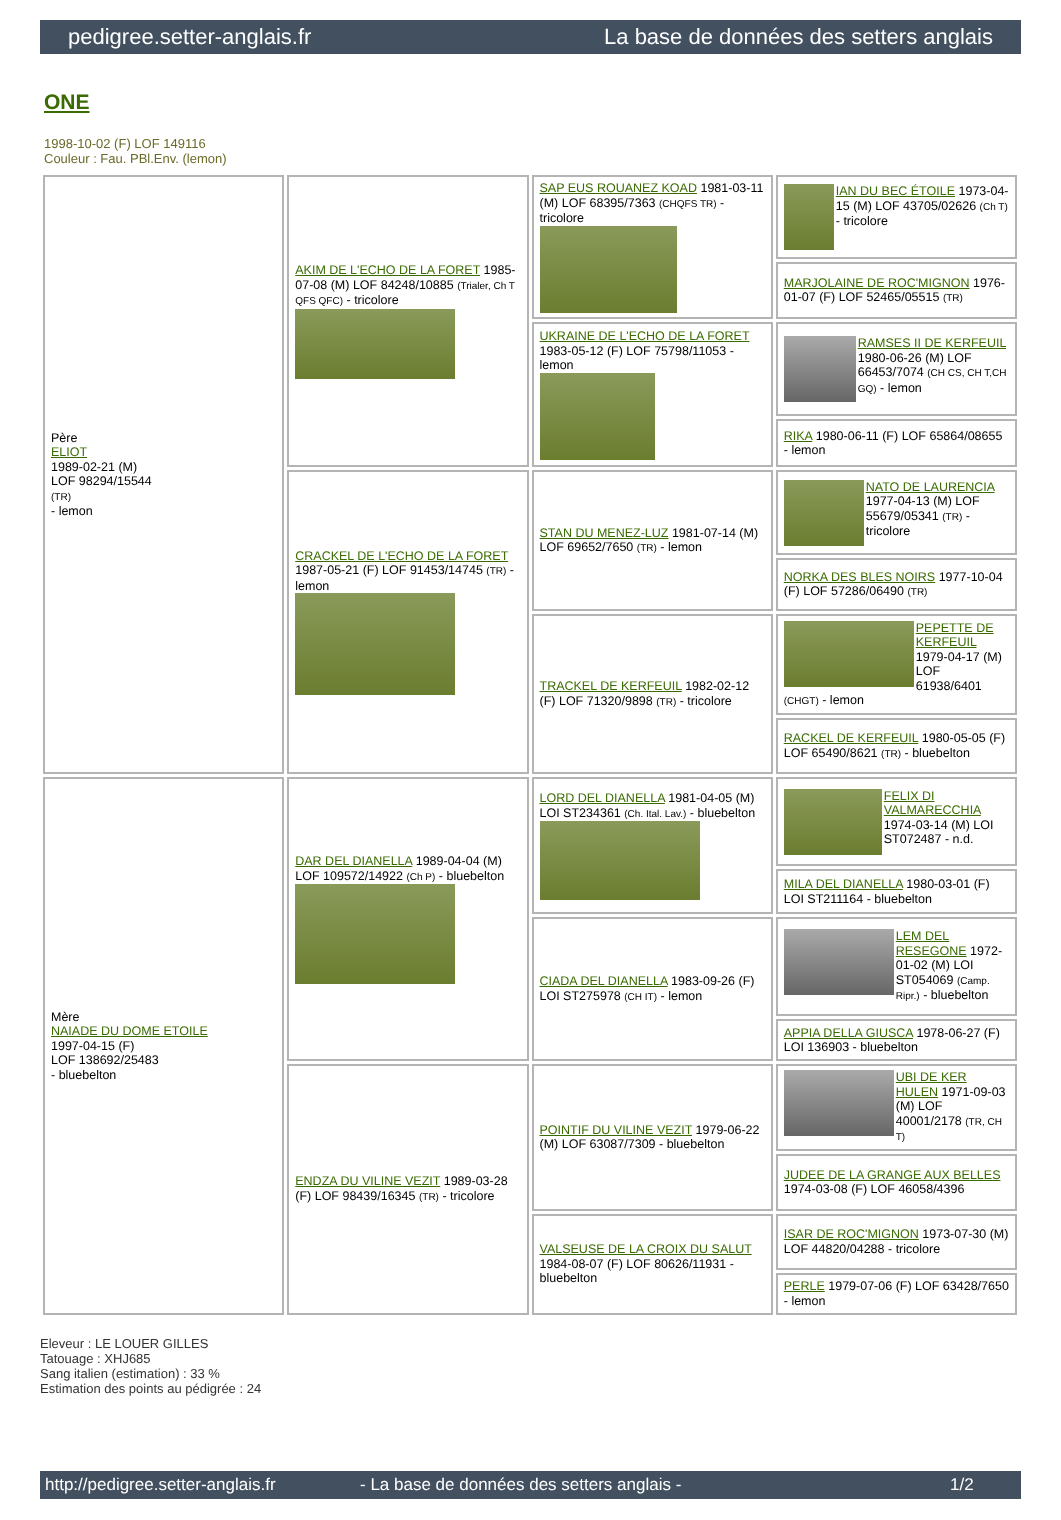pedigree.setter-anglais.fr La base de données des setters anglais
ONE
1998-10-02 (F) LOF 149116
Couleur : Fau. PBl.Env. (lemon)
| Père ELIOT 1989-02-21 (M) LOF 98294/15544 (TR) - lemon | AKIM DE L'ECHO DE LA FORET 1985-07-08 (M) LOF 84248/10885 (Trialer, Ch T QFS QFC) - tricolore | SAP EUS ROUANEZ KOAD 1981-03-11 (M) LOF 68395/7363 (CHQFS TR) - tricolore | IAN DU BEC ÉTOILE 1973-04-15 (M) LOF 43705/02626 (Ch T) - tricolore |
| | | | MARJOLAINE DE ROC'MIGNON 1976-01-07 (F) LOF 52465/05515 (TR) |
| | | UKRAINE DE L'ECHO DE LA FORET 1983-05-12 (F) LOF 75798/11053 - lemon | RAMSES II DE KERFEUIL 1980-06-26 (M) LOF 66453/7074 (CH CS, CH T,CH GQ) - lemon |
| | | | RIKA 1980-06-11 (F) LOF 65864/08655 - lemon |
| | CRACKEL DE L'ECHO DE LA FORET 1987-05-21 (F) LOF 91453/14745 (TR) - lemon | STAN DU MENEZ-LUZ 1981-07-14 (M) LOF 69652/7650 (TR) - lemon | NATO DE LAURENCIA 1977-04-13 (M) LOF 55679/05341 (TR) - tricolore |
| | | | NORKA DES BLES NOIRS 1977-10-04 (F) LOF 57286/06490 (TR) |
| | | TRACKEL DE KERFEUIL 1982-02-12 (F) LOF 71320/9898 (TR) - tricolore | PEPETTE DE KERFEUIL 1979-04-17 (M) LOF 61938/6401 (CHGT) - lemon |
| | | | RACKEL DE KERFEUIL 1980-05-05 (F) LOF 65490/8621 (TR) - bluebelton |
| Mère NAIADE DU DOME ETOILE 1997-04-15 (F) LOF 138692/25483 - bluebelton | DAR DEL DIANELLA 1989-04-04 (M) LOF 109572/14922 (Ch P) - bluebelton | LORD DEL DIANELLA 1981-04-05 (M) LOI ST234361 (Ch. Ital. Lav.) - bluebelton | FELIX DI VALMARECCHIA 1974-03-14 (M) LOI ST072487 - n.d. |
| | | | MILA DEL DIANELLA 1980-03-01 (F) LOI ST211164 - bluebelton |
| | | CIADA DEL DIANELLA 1983-09-26 (F) LOI ST275978 (CH IT) - lemon | LEM DEL RESEGONE 1972-01-02 (M) LOI ST054069 (Camp. Ripr.) - bluebelton |
| | | | APPIA DELLA GIUSCA 1978-06-27 (F) LOI 136903 - bluebelton |
| | ENDZA DU VILINE VEZIT 1989-03-28 (F) LOF 98439/16345 (TR) - tricolore | POINTIF DU VILINE VEZIT 1979-06-22 (M) LOF 63087/7309 - bluebelton | UBI DE KER HULEN 1971-09-03 (M) LOF 40001/2178 (TR, CH T) |
| | | | JUDEE DE LA GRANGE AUX BELLES 1974-03-08 (F) LOF 46058/4396 |
| | | VALSEUSE DE LA CROIX DU SALUT 1984-08-07 (F) LOF 80626/11931 - bluebelton | ISAR DE ROC'MIGNON 1973-07-30 (M) LOF 44820/04288 - tricolore |
| | | | PERLE 1979-07-06 (F) LOF 63428/7650 - lemon |
Eleveur : LE LOUER GILLES
Tatouage : XHJ685
Sang italien (estimation) : 33 %
Estimation des points au pédigrée : 24
http://pedigree.setter-anglais.fr - La base de données des setters anglais - 1/2